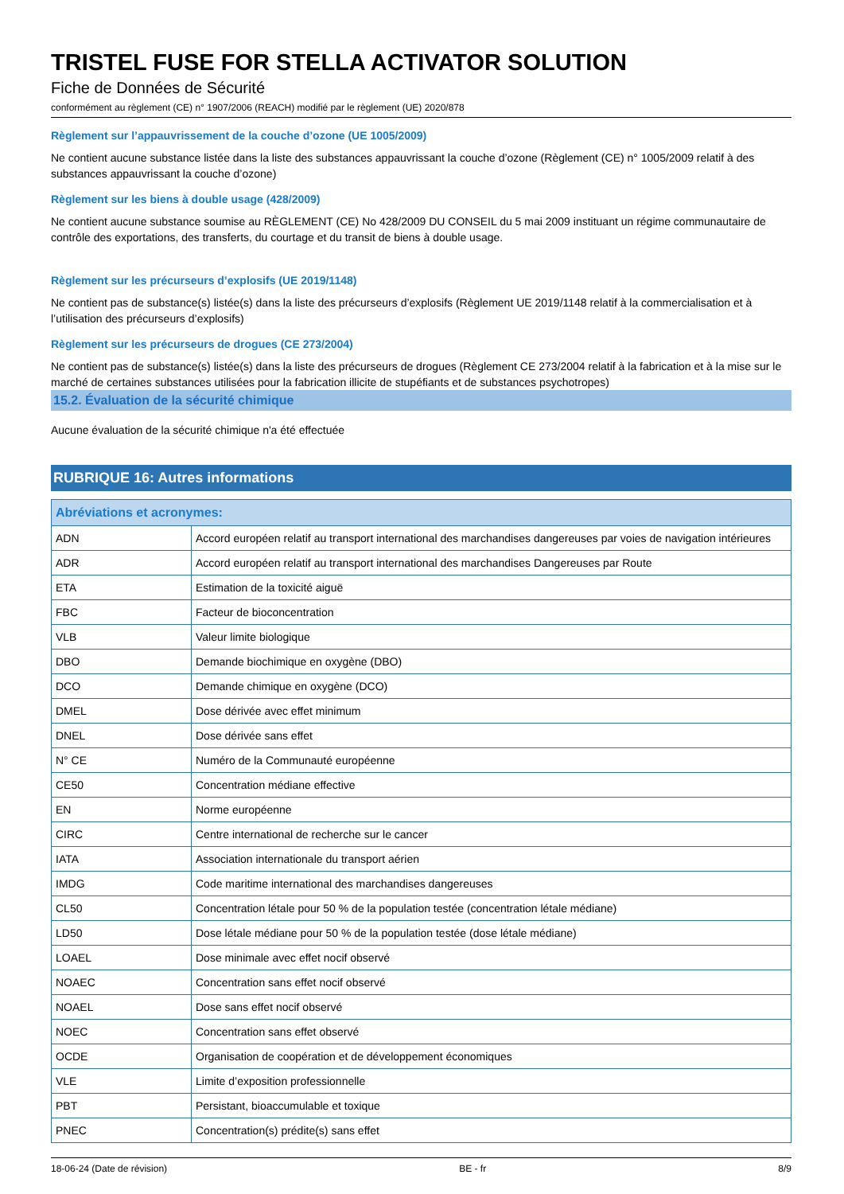TRISTEL FUSE FOR STELLA ACTIVATOR SOLUTION
Fiche de Données de Sécurité
conformément au règlement (CE) n° 1907/2006 (REACH) modifié par le règlement (UE) 2020/878
Règlement sur l’appauvrissement de la couche d’ozone (UE 1005/2009)
Ne contient aucune substance listée dans la liste des substances appauvrissant la couche d’ozone (Règlement (CE) n° 1005/2009 relatif à des substances appauvrissant la couche d’ozone)
Règlement sur les biens à double usage (428/2009)
Ne contient aucune substance soumise au RÈGLEMENT (CE) No 428/2009 DU CONSEIL du 5 mai 2009 instituant un régime communautaire de contrôle des exportations, des transferts, du courtage et du transit de biens à double usage.
Règlement sur les précurseurs d’explosifs (UE 2019/1148)
Ne contient pas de substance(s) listée(s) dans la liste des précurseurs d’explosifs (Règlement UE 2019/1148 relatif à la commercialisation et à l’utilisation des précurseurs d’explosifs)
Règlement sur les précurseurs de drogues (CE 273/2004)
Ne contient pas de substance(s) listée(s) dans la liste des précurseurs de drogues (Règlement CE 273/2004 relatif à la fabrication et à la mise sur le marché de certaines substances utilisées pour la fabrication illicite de stupéfiants et de substances psychotropes)
15.2. Évaluation de la sécurité chimique
Aucune évaluation de la sécurité chimique n'a été effectuée
RUBRIQUE 16: Autres informations
| Abréviations et acronymes: | |
| --- | --- |
| ADN | Accord européen relatif au transport international des marchandises dangereuses par voies de navigation intérieures |
| ADR | Accord européen relatif au transport international des marchandises Dangereuses par Route |
| ETA | Estimation de la toxicité aiguë |
| FBC | Facteur de bioconcentration |
| VLB | Valeur limite biologique |
| DBO | Demande biochimique en oxygène (DBO) |
| DCO | Demande chimique en oxygène (DCO) |
| DMEL | Dose dérivée avec effet minimum |
| DNEL | Dose dérivée sans effet |
| N° CE | Numéro de la Communauté européenne |
| CE50 | Concentration médiane effective |
| EN | Norme européenne |
| CIRC | Centre international de recherche sur le cancer |
| IATA | Association internationale du transport aérien |
| IMDG | Code maritime international des marchandises dangereuses |
| CL50 | Concentration létale pour 50 % de la population testée (concentration létale médiane) |
| LD50 | Dose létale médiane pour 50 % de la population testée (dose létale médiane) |
| LOAEL | Dose minimale avec effet nocif observé |
| NOAEC | Concentration sans effet nocif observé |
| NOAEL | Dose sans effet nocif observé |
| NOEC | Concentration sans effet observé |
| OCDE | Organisation de coopération et de développement économiques |
| VLE | Limite d’exposition professionnelle |
| PBT | Persistant, bioaccumulable et toxique |
| PNEC | Concentration(s) prédite(s) sans effet |
18-06-24 (Date de révision) BE - fr 8/9